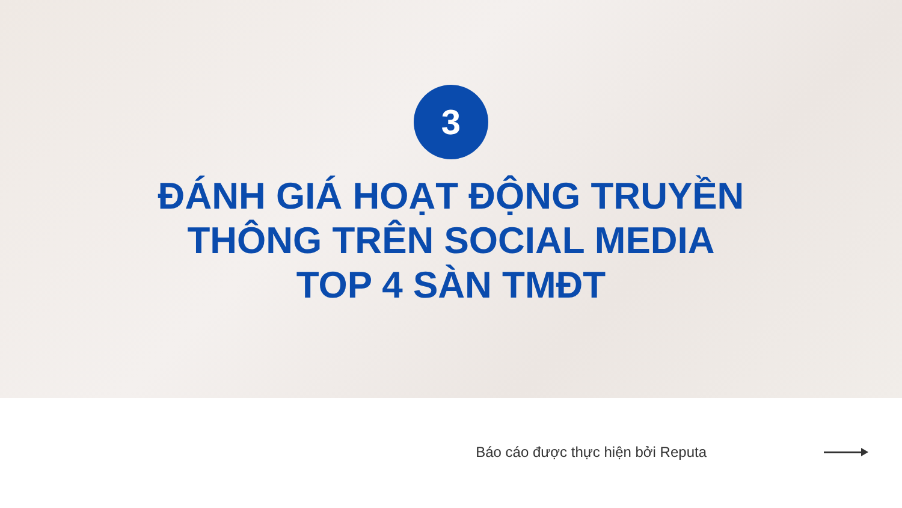3
ĐÁNH GIÁ HOẠT ĐỘNG TRUYỀN
THÔNG TRÊN SOCIAL MEDIA
TOP 4 SÀN TMĐT
Báo cáo được thực hiện bởi Reputa